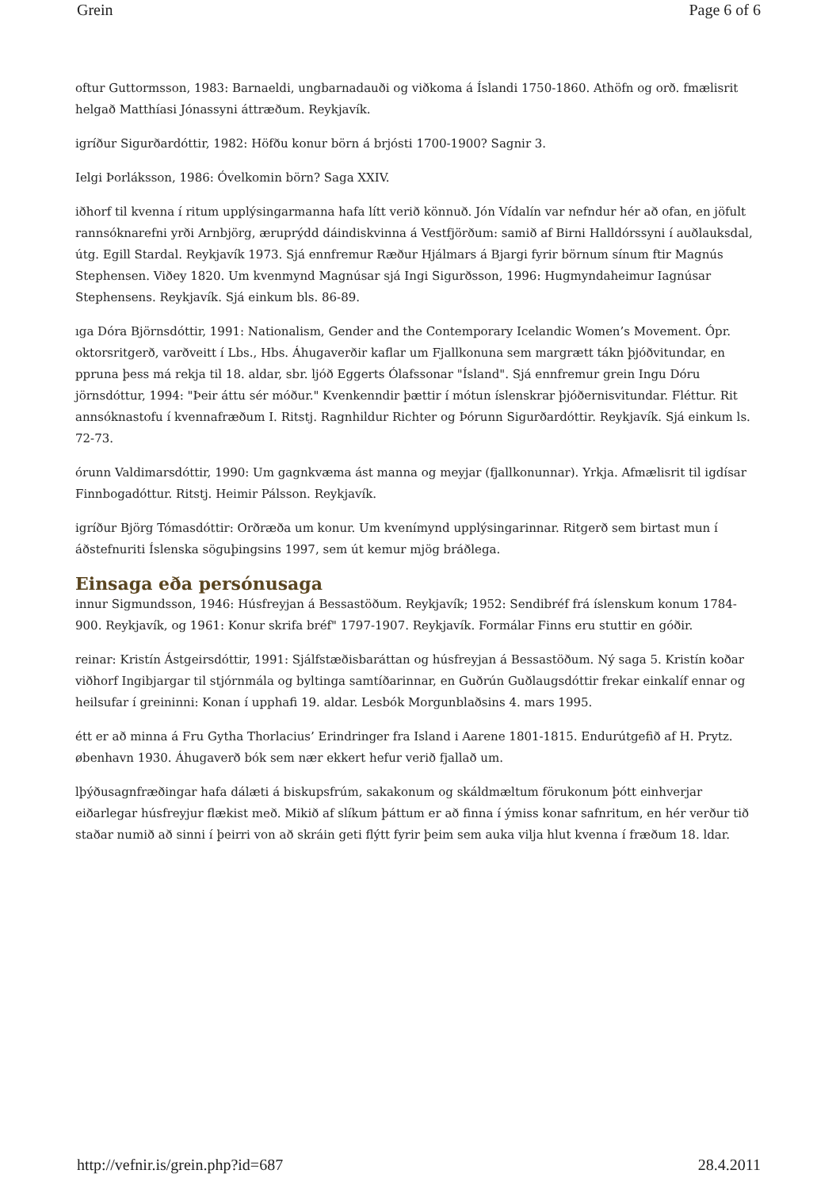Grein Page 6 of 6
oftur Guttormsson, 1983: Barnaeldi, ungbarnadauði og viðkoma á Íslandi 1750-1860. Athöfn og orð. fmælisrit helgað Matthíasi Jónassyni áttræðum. Reykjavík.
igríður Sigurðardóttir, 1982: Höfðu konur börn á brjósti 1700-1900? Sagnir 3.
Ielgi Þorláksson, 1986: Óvelkomin börn? Saga XXIV.
iðhorf til kvenna í ritum upplýsingarmanna hafa lítt verið könnuð. Jón Vídalín var nefndur hér að ofan, en jöfult rannsóknarefni yrði Arnbjörg, æruprýdd dáindiskvinna á Vestfjörðum: samið af Birni Halldórssyni í auðlauksdal, útg. Egill Stardal. Reykjavík 1973. Sjá ennfremur Ræður Hjálmars á Bjargi fyrir börnum sínum ftir Magnús Stephensen. Viðey 1820. Um kvenmynd Magnúsar sjá Ingi Sigurðsson, 1996: Hugmyndaheimur Iagnúsar Stephensens. Reykjavík. Sjá einkum bls. 86-89.
ıga Dóra Björnsdóttir, 1991: Nationalism, Gender and the Contemporary Icelandic Women’s Movement. Ópr. oktorsritgerð, varðveitt í Lbs., Hbs. Áhugaverðir kaflar um Fjallkonuna sem margrætt tákn þjóðvitundar, en ppruna þess má rekja til 18. aldar, sbr. ljóð Eggerts Ólafssonar "Ísland". Sjá ennfremur grein Ingu Dóru jörnsdóttur, 1994: "Þeir áttu sér móður." Kvenkenndir þættir í mótun íslenskrar þjóðernisvitundar. Fléttur. Rit annsóknastofu í kvennafræðum I. Ritstj. Ragnhildur Richter og Þórunn Sigurðardóttir. Reykjavík. Sjá einkum ls. 72-73.
órunn Valdimarsdóttir, 1990: Um gagnkvæma ást manna og meyjar (fjallkonunnar). Yrkja. Afmælisrit til igdísar Finnbogadóttur. Ritstj. Heimir Pálsson. Reykjavík.
igríður Björg Tómasdóttir: Orðræða um konur. Um kvenímynd upplýsingarinnar. Ritgerð sem birtast mun í áðstefnuriti Íslenska söguþingsins 1997, sem út kemur mjög bráðlega.
Einsaga eða persónusaga
innur Sigmundsson, 1946: Húsfreyjan á Bessastöðum. Reykjavík; 1952: Sendibréf frá íslenskum konum 1784-900. Reykjavík, og 1961: Konur skrifa bréf" 1797-1907. Reykjavík. Formálar Finns eru stuttir en góðir.
reinar: Kristín Ástgeirsdóttir, 1991: Sjálfstæðisbaráttan og húsfreyjan á Bessastöðum. Ný saga 5. Kristín koðar viðhorf Ingibjargar til stjórnmála og byltinga samtíðarinnar, en Guðrún Guðlaugsdóttir frekar einkalíf ennar og heilsufar í greininni: Konan í upphafi 19. aldar. Lesbók Morgunblaðsins 4. mars 1995.
étt er að minna á Fru Gytha Thorlacius’ Erindringer fra Island i Aarene 1801-1815. Endurútgefið af H. Prytz. øbenhavn 1930. Áhugaverð bók sem nær ekkert hefur verið fjallað um.
lþýðusagnfræðingar hafa dálæti á biskupsfrúm, sakakonum og skáldmæltum förukonum þótt einhverjar eiðarlegar húsfreyjur flækist með. Mikið af slíkum þáttum er að finna í ýmiss konar safnritum, en hér verður tið staðar numið að sinni í þeirri von að skráin geti flýtt fyrir þeim sem auka vilja hlut kvenna í fræðum 18. ldar.
http://vefnir.is/grein.php?id=687 28.4.2011